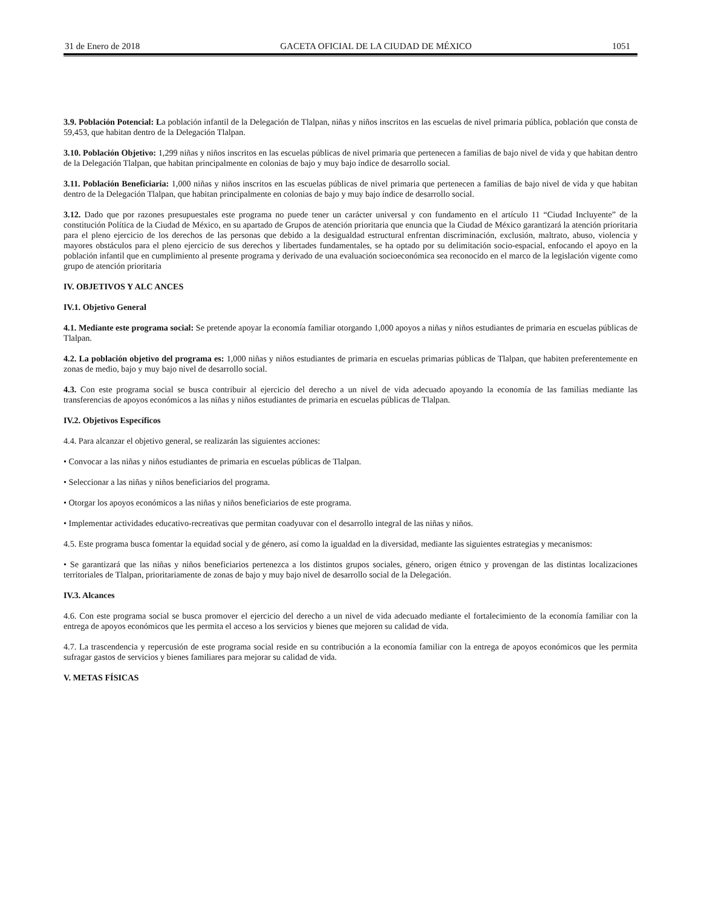31 de Enero de 2018 GACETA OFICIAL DE LA CIUDAD DE MÉXICO 1051
3.9. Población Potencial: La población infantil de la Delegación de Tlalpan, niñas y niños inscritos en las escuelas de nivel primaria pública, población que consta de 59,453, que habitan dentro de la Delegación Tlalpan.
3.10. Población Objetivo: 1,299 niñas y niños inscritos en las escuelas públicas de nivel primaria que pertenecen a familias de bajo nivel de vida y que habitan dentro de la Delegación Tlalpan, que habitan principalmente en colonias de bajo y muy bajo índice de desarrollo social.
3.11. Población Beneficiaria: 1,000 niñas y niños inscritos en las escuelas públicas de nivel primaria que pertenecen a familias de bajo nivel de vida y que habitan dentro de la Delegación Tlalpan, que habitan principalmente en colonias de bajo y muy bajo índice de desarrollo social.
3.12. Dado que por razones presupuestales este programa no puede tener un carácter universal y con fundamento en el artículo 11 “Ciudad Incluyente” de la constitución Política de la Ciudad de México, en su apartado de Grupos de atención prioritaria que enuncia que la Ciudad de México garantizará la atención prioritaria para el pleno ejercicio de los derechos de las personas que debido a la desigualdad estructural enfrentan discriminación, exclusión, maltrato, abuso, violencia y mayores obstáculos para el pleno ejercicio de sus derechos y libertades fundamentales, se ha optado por su delimitación socio-espacial, enfocando el apoyo en la población infantil que en cumplimiento al presente programa y derivado de una evaluación socioeconómica sea reconocido en el marco de la legislación vigente como grupo de atención prioritaria
IV. OBJETIVOS Y ALC ANCES
IV.1. Objetivo General
4.1. Mediante este programa social: Se pretende apoyar la economía familiar otorgando 1,000 apoyos a niñas y niños estudiantes de primaria en escuelas públicas de Tlalpan.
4.2. La población objetivo del programa es: 1,000 niñas y niños estudiantes de primaria en escuelas primarias públicas de Tlalpan, que habiten preferentemente en zonas de medio, bajo y muy bajo nivel de desarrollo social.
4.3. Con este programa social se busca contribuir al ejercicio del derecho a un nivel de vida adecuado apoyando la economía de las familias mediante las transferencias de apoyos económicos a las niñas y niños estudiantes de primaria en escuelas públicas de Tlalpan.
IV.2. Objetivos Específicos
4.4. Para alcanzar el objetivo general, se realizarán las siguientes acciones:
• Convocar a las niñas y niños estudiantes de primaria en escuelas públicas de Tlalpan.
• Seleccionar a las niñas y niños beneficiarios del programa.
• Otorgar los apoyos económicos a las niñas y niños beneficiarios de este programa.
• Implementar actividades educativo-recreativas que permitan coadyuvar con el desarrollo integral de las niñas y niños.
4.5. Este programa busca fomentar la equidad social y de género, así como la igualdad en la diversidad, mediante las siguientes estrategias y mecanismos:
• Se garantizará que las niñas y niños beneficiarios pertenezca a los distintos grupos sociales, género, origen étnico y provengan de las distintas localizaciones territoriales de Tlalpan, prioritariamente de zonas de bajo y muy bajo nivel de desarrollo social de la Delegación.
IV.3. Alcances
4.6. Con este programa social se busca promover el ejercicio del derecho a un nivel de vida adecuado mediante el fortalecimiento de la economía familiar con la entrega de apoyos económicos que les permita el acceso a los servicios y bienes que mejoren su calidad de vida.
4.7. La trascendencia y repercusión de este programa social reside en su contribución a la economía familiar con la entrega de apoyos económicos que les permita sufragar gastos de servicios y bienes familiares para mejorar su calidad de vida.
V. METAS FÍSICAS